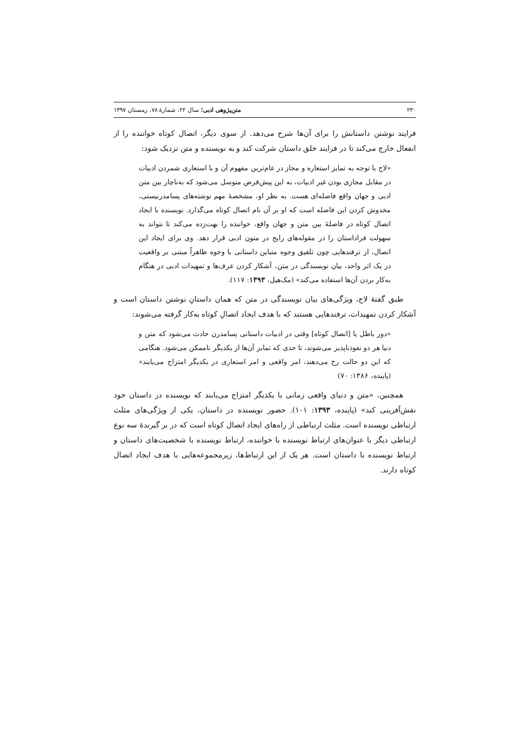۲۳۰ متن‌پژوهی ادبی؛ سال ۲۲، شمارهٔ ۷۸، زمستان ۱۳۹۷
فرایند نوشتن داستانش را برای آن‌ها شرح می‌دهد. از سوی دیگر، اتصال کوتاه خواننده را از انفعال خارج می‌کند تا در فرایند خلق داستان شرکت کند و به نویسنده و متن نزدیک شود:
«لاج با توجه به تمایز استعاره و مجاز در عام‌ترین مفهوم آن و با استعاری شمردن ادبیات در مقابل مجازی بودن غیر ادبیات، به این پیش‌فرض متوسل می‌شود که به‌ناچار بین متن ادبی و جهان واقع فاصله‌ای هست. به نظر او، مشخصهٔ مهم نوشته‌های پسامدرنیستی، مخدوش کردن این فاصله است که او بر آن نام اتصال کوتاه می‌گذارد. نویسنده با ایجاد اتصال کوتاه در فاصلهٔ بین متن و جهان واقع، خواننده را بهت‌زده می‌کند تا نتواند به سهولت فراداستان را در مقوله‌های رایج در متون ادبی قرار دهد. وی برای ایجاد این اتصال، از ترفندهایی چون تلفیق وجوه متباین داستانی با وجوه ظاهراً مبتنی بر واقعیت در یک اثر واحد، بیان نویسندگی در متن، آشکار کردن عرف‌ها و تمهیدات ادبی در هنگام به‌کار بردن آن‌ها استفاده می‌کند» (مک‌هیل، ۱۳۹۳: ۱۱۷).
طبق گفتهٔ لاج، ویژگی‌های بیان نویسندگی در متن که همان داستانِ نوشتن داستان است و آشکار کردن تمهیدات، ترفندهایی هستند که با هدف ایجاد اتصالِ کوتاه به‌کار گرفته می‌شوند:
«دور باطل یا [اتصال کوتاه] وقتی در ادبیات داستانی پسامدرن حادث می‌شود که متن و دنیا هر دو نفوذناپذیر می‌شوند، تا حدی که تمایز آن‌ها از یکدیگر ناممکن می‌شود. هنگامی که این دو حالت رخ می‌دهند، امر واقعی و امر استعاری در یکدیگر امتزاج می‌یابند» (پاینده، ۱۳۸۶: ۷۰)
همچنین، «متن و دنیای واقعی زمانی با یکدیگر امتزاج می‌یابند که نویسنده در داستان خود نقش‌آفرینی کند» (پاینده، ۱۳۹۳: ۱۰۱). حضور نویسنده در داستان، یکی از ویژگی‌های مثلث ارتباطی نویسنده است. مثلث ارتباطی از راه‌های ایجاد اتصال کوتاه است که در بر گیرندهٔ سه نوع ارتباطی دیگر با عنوان‌های ارتباط نویسنده با خواننده، ارتباط نویسنده با شخصیت‌های داستان و ارتباط نویسنده با داستان است. هر یک از این ارتباط‌ها، زیرمجموعه‌هایی با هدف ایجاد اتصال کوتاه دارند.